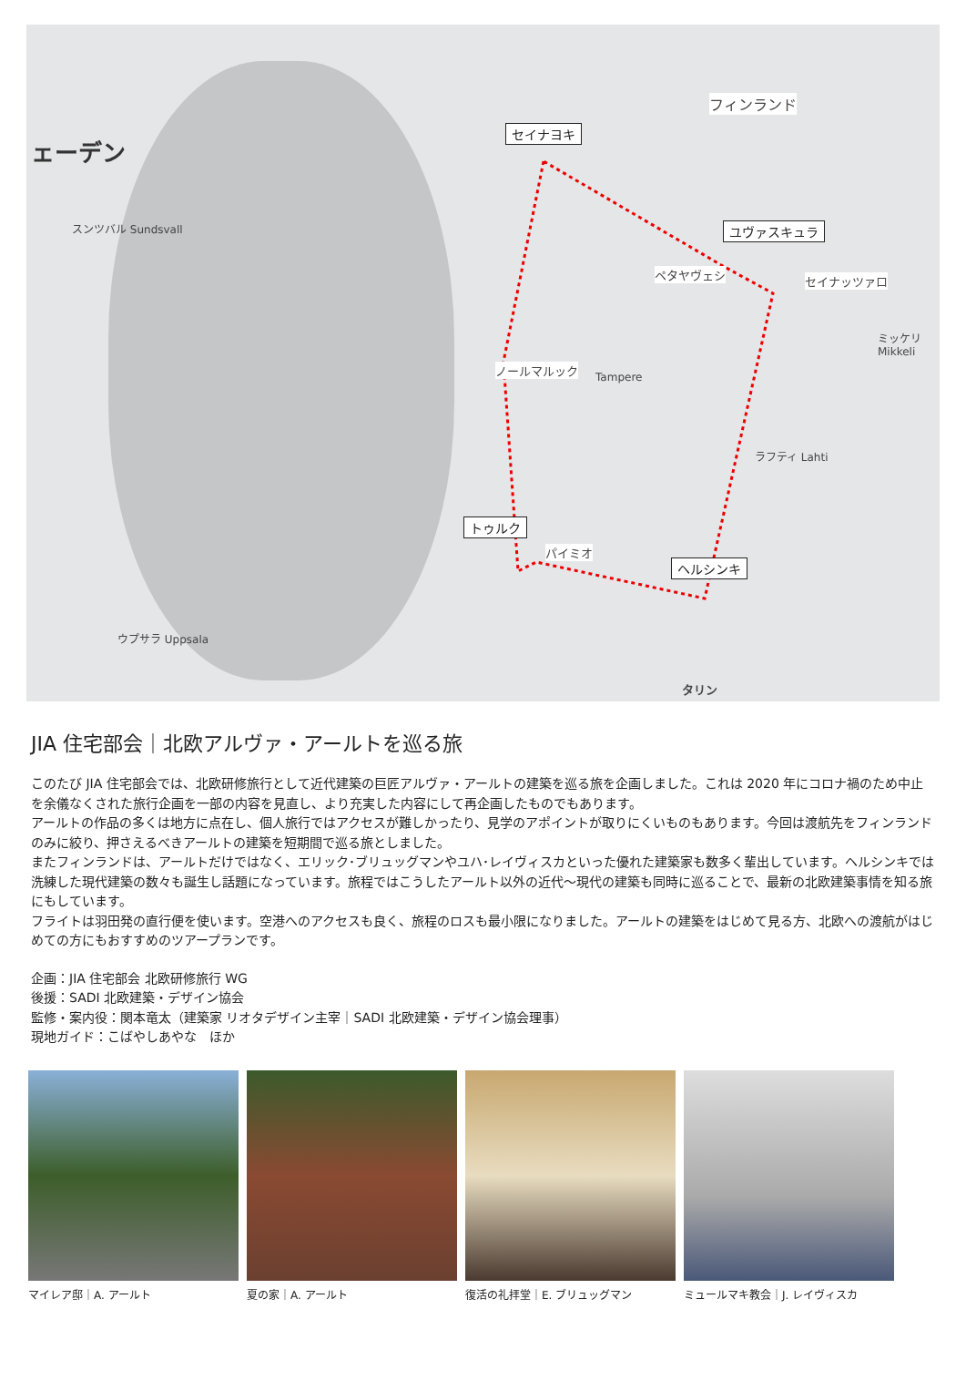ェーデン
フィンランド
セイナヨキ
ユヴァスキュラ
トゥルク
ヘルシンキ
ペタヤヴェシ セイナッツァロ
ノールマルック
パイミオ
Tampere
ミッケリ Mikkeli
ラフティ Lahti
スンツバル Sundsvall
ウプサラ Uppsala
タリン
JIA 住宅部会｜北欧アルヴァ・アールトを巡る旅
このたび JIA 住宅部会では、北欧研修旅行として近代建築の巨匠アルヴァ・アールトの建築を巡る旅を企画しました。これは 2020 年にコロナ禍のため中止を余儀なくされた旅行企画を一部の内容を見直し、より充実した内容にして再企画したものでもあります。
アールトの作品の多くは地方に点在し、個人旅行ではアクセスが難しかったり、見学のアポイントが取りにくいものもあります。今回は渡航先をフィンランドのみに絞り、押さえるべきアールトの建築を短期間で巡る旅としました。
またフィンランドは、アールトだけではなく、エリック･ブリュッグマンやユハ･レイヴィスカといった優れた建築家も数多く輩出しています。ヘルシンキでは洗練した現代建築の数々も誕生し話題になっています。旅程ではこうしたアールト以外の近代〜現代の建築も同時に巡ることで、最新の北欧建築事情を知る旅にもしています。
フライトは羽田発の直行便を使います。空港へのアクセスも良く、旅程のロスも最小限になりました。アールトの建築をはじめて見る方、北欧への渡航がはじめての方にもおすすめのツアープランです。
企画：JIA 住宅部会 北欧研修旅行 WG
後援：SADI 北欧建築・デザイン協会
監修・案内役：関本竜太（建築家 リオタデザイン主宰｜SADI 北欧建築・デザイン協会理事）
現地ガイド：こばやしあやな　ほか
マイレア邸｜A. アールト 夏の家｜A. アールト 復活の礼拝堂｜E. ブリュッグマン ミュールマキ教会｜J. レイヴィスカ